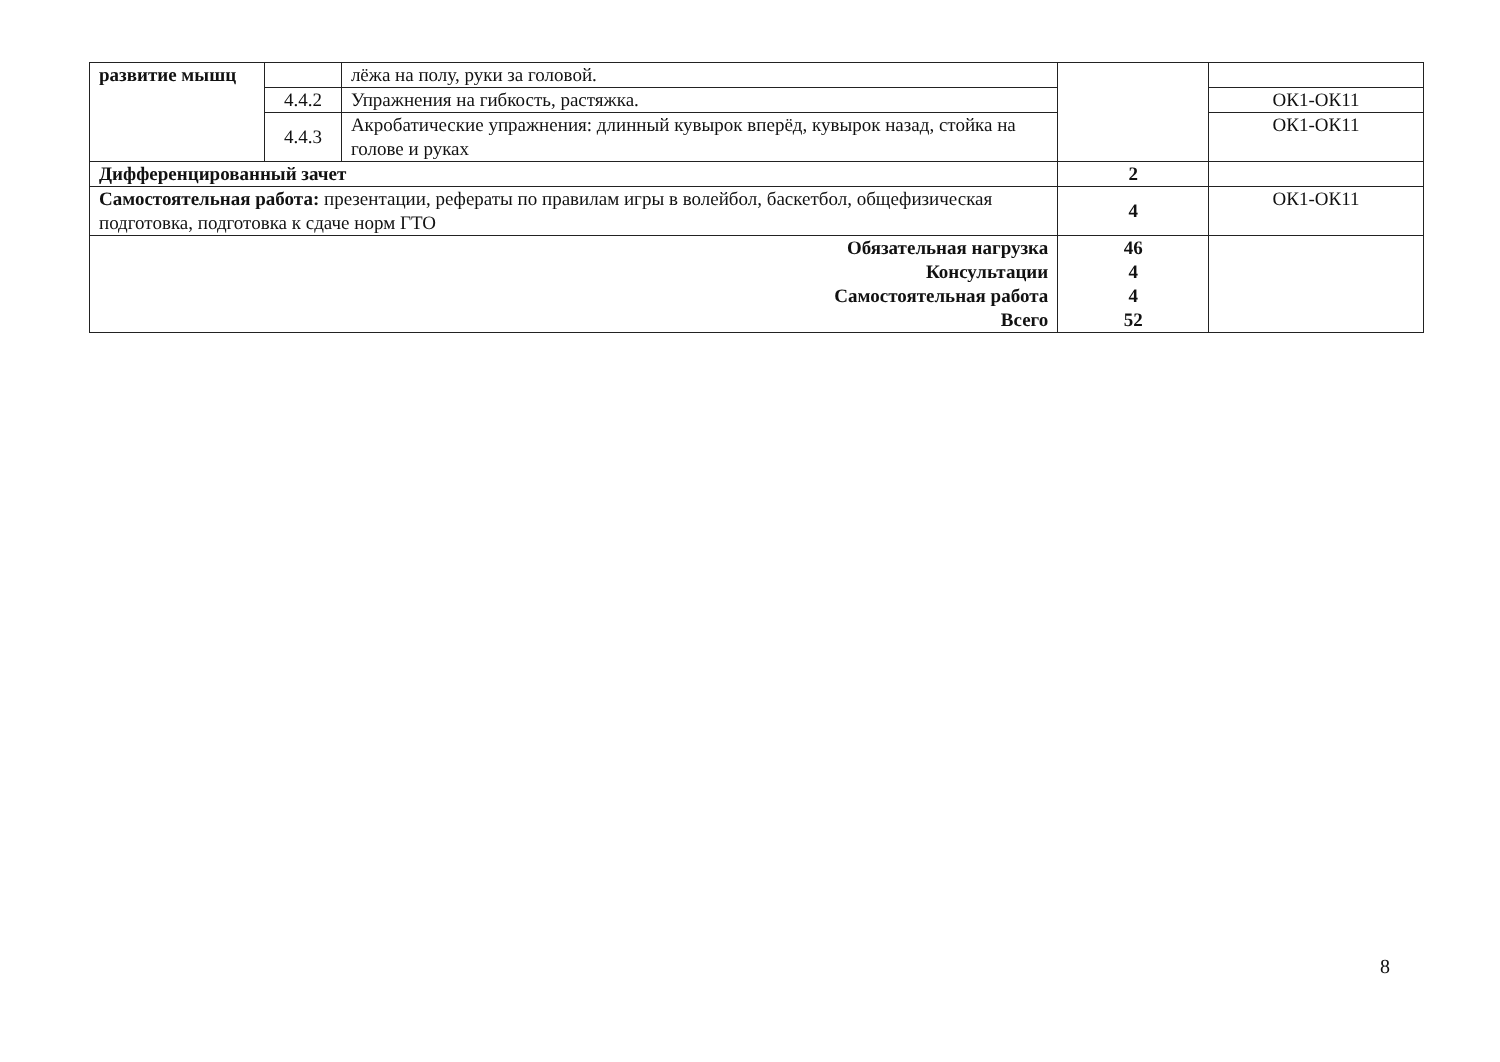| развитие мышц | | лёжа на полу, руки за головой. | | |
| | 4.4.2 | Упражнения на гибкость, растяжка. | | ОК1-ОК11 |
| | 4.4.3 | Акробатические упражнения: длинный кувырок вперёд, кувырок назад, стойка на голове и руках | | ОК1-ОК11 |
| Дифференцированный зачет | | | 2 | |
| Самостоятельная работа: презентации, рефераты по правилам игры в волейбол, баскетбол, общефизическая подготовка, подготовка к сдаче норм ГТО | | | 4 | ОК1-ОК11 |
| Обязательная нагрузка Консультации Самостоятельная работа Всего | | | 46 4 4 52 | |
8